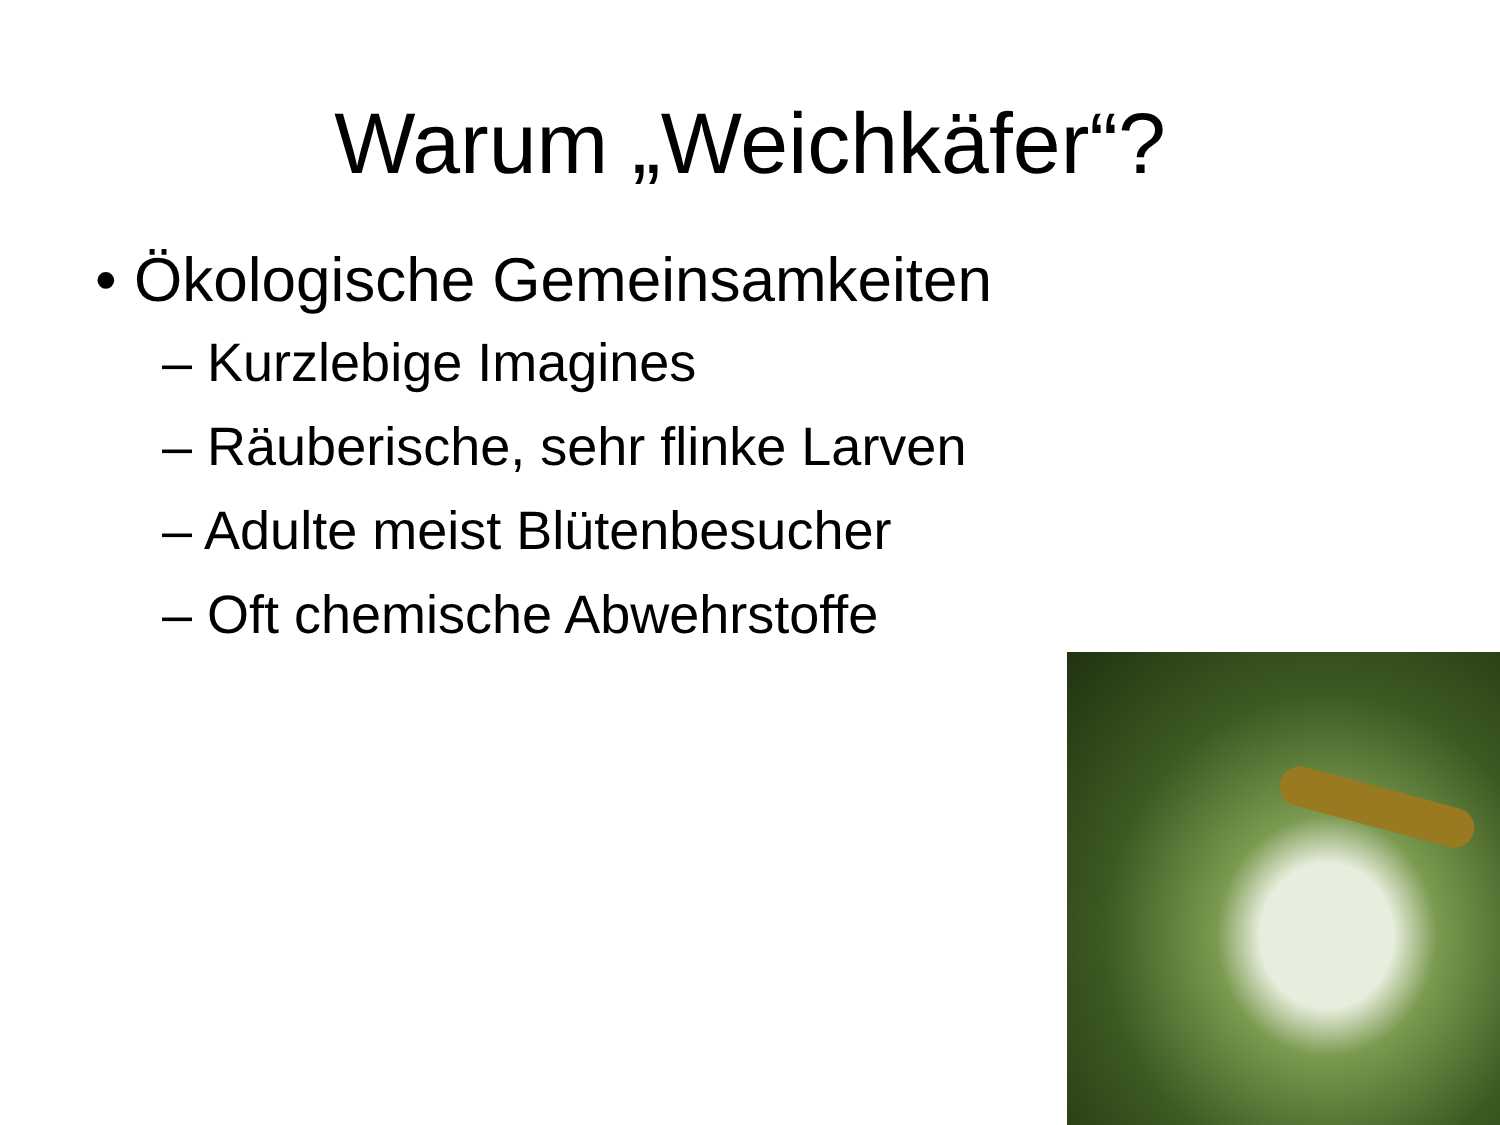Warum „Weichkäfer“?
• Ökologische Gemeinsamkeiten
– Kurzlebige Imagines
– Räuberische, sehr flinke Larven
– Adulte meist Blütenbesucher
– Oft chemische Abwehrstoffe